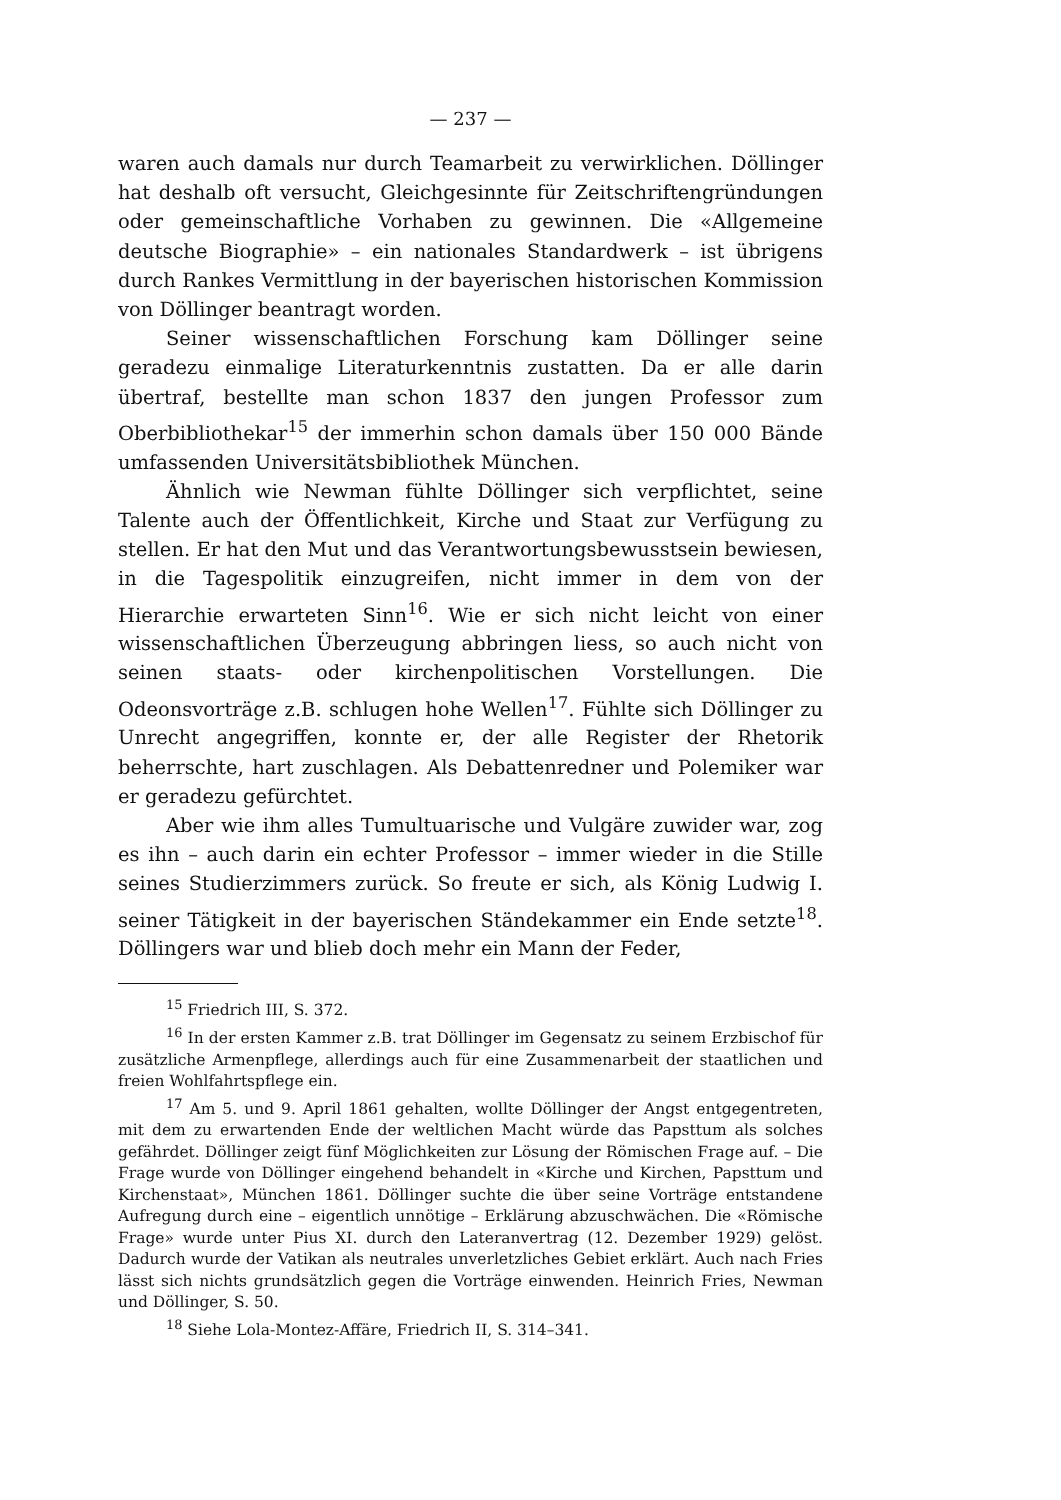— 237 —
waren auch damals nur durch Teamarbeit zu verwirklichen. Döllinger hat deshalb oft versucht, Gleichgesinnte für Zeitschriftengründungen oder gemeinschaftliche Vorhaben zu gewinnen. Die «Allgemeine deutsche Biographie» – ein nationales Standardwerk – ist übrigens durch Rankes Vermittlung in der bayerischen historischen Kommission von Döllinger beantragt worden.
Seiner wissenschaftlichen Forschung kam Döllinger seine geradezu einmalige Literaturkenntnis zustatten. Da er alle darin übertraf, bestellte man schon 1837 den jungen Professor zum Oberbibliothekar<sup>15</sup> der immerhin schon damals über 150 000 Bände umfassenden Universitätsbibliothek München.
Ähnlich wie Newman fühlte Döllinger sich verpflichtet, seine Talente auch der Öffentlichkeit, Kirche und Staat zur Verfügung zu stellen. Er hat den Mut und das Verantwortungsbewusstsein bewiesen, in die Tagespolitik einzugreifen, nicht immer in dem von der Hierarchie erwarteten Sinn<sup>16</sup>. Wie er sich nicht leicht von einer wissenschaftlichen Überzeugung abbringen liess, so auch nicht von seinen staats- oder kirchenpolitischen Vorstellungen. Die Odeonsvorträge z.B. schlugen hohe Wellen<sup>17</sup>. Fühlte sich Döllinger zu Unrecht angegriffen, konnte er, der alle Register der Rhetorik beherrschte, hart zuschlagen. Als Debattenredner und Polemiker war er geradezu gefürchtet.
Aber wie ihm alles Tumultuarische und Vulgäre zuwider war, zog es ihn – auch darin ein echter Professor – immer wieder in die Stille seines Studierzimmers zurück. So freute er sich, als König Ludwig I. seiner Tätigkeit in der bayerischen Ständekammer ein Ende setzte<sup>18</sup>. Döllingers war und blieb doch mehr ein Mann der Feder,
<sup>15</sup> Friedrich III, S. 372.
<sup>16</sup> In der ersten Kammer z.B. trat Döllinger im Gegensatz zu seinem Erzbischof für zusätzliche Armenpflege, allerdings auch für eine Zusammenarbeit der staatlichen und freien Wohlfahrtspflege ein.
<sup>17</sup> Am 5. und 9. April 1861 gehalten, wollte Döllinger der Angst entgegentreten, mit dem zu erwartenden Ende der weltlichen Macht würde das Papsttum als solches gefährdet. Döllinger zeigt fünf Möglichkeiten zur Lösung der Römischen Frage auf. – Die Frage wurde von Döllinger eingehend behandelt in «Kirche und Kirchen, Papsttum und Kirchenstaat», München 1861. Döllinger suchte die über seine Vorträge entstandene Aufregung durch eine – eigentlich unnötige – Erklärung abzuschwächen. Die «Römische Frage» wurde unter Pius XI. durch den Lateranvertrag (12. Dezember 1929) gelöst. Dadurch wurde der Vatikan als neutrales unverletzliches Gebiet erklärt. Auch nach Fries lässt sich nichts grundsätzlich gegen die Vorträge einwenden. Heinrich Fries, Newman und Döllinger, S. 50.
<sup>18</sup> Siehe Lola-Montez-Affäre, Friedrich II, S. 314–341.